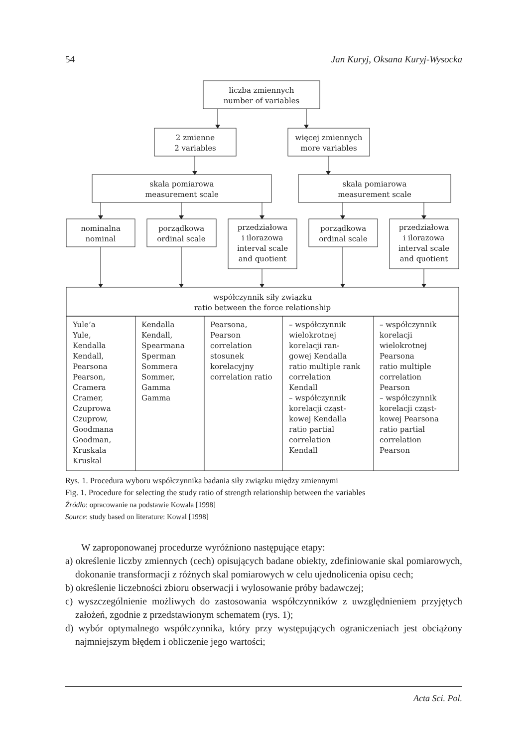54 Jan Kuryj, Oksana Kuryj-Wysocka
liczba zmiennych
number of variables
2 zmienne
2 variables
więcej zmiennych
more variables
skala pomiarowa
measurement scale
skala pomiarowa
measurement scale
nominalna
nominal
porządkowa
ordinal scale
przedziałowa
i ilorazowa
interval scale
and quotient
porządkowa
ordinal scale
przedziałowa
i ilorazowa
interval scale
and quotient
współczynnik siły związku
ratio between the force relationship
Yule’a Yule, Kendalla Kendall, Pearsona Pearson, Cramera Cramer, Czuprowa Czuprow, Goodmana Goodman, Kruskala Kruskal
Kendalla Kendall, Spearmana Sperman Sommera Sommer, Gamma Gamma
Pearsona, Pearson correlation stosunek korelacyjny correlation ratio
– współczynnik wielokrotnej korelacji ran- gowej Kendalla ratio multiple rank correlation Kendall – współczynnik korelacji cząst- kowej Kendalla ratio partial correlation Kendall
– współczynnik korelacji wielokrotnej Pearsona ratio multiple correlation Pearson – współczynnik korelacji cząst- kowej Pearsona ratio partial correlation Pearson
Rys. 1. Procedura wyboru współczynnika badania siły związku między zmiennymi
Fig. 1. Procedure for selecting the study ratio of strength relationship between the variables
Źródło: opracowanie na podstawie Kowala [1998]
Source: study based on literature: Kowal [1998]
W zaproponowanej procedurze wyróżniono następujące etapy:
a) określenie liczby zmiennych (cech) opisujących badane obiekty, zdefiniowanie skal pomiarowych, dokonanie transformacji z różnych skal pomiarowych w celu ujednolicenia opisu cech;
b) określenie liczebności zbioru obserwacji i wylosowanie próby badawczej;
c) wyszczególnienie możliwych do zastosowania współczynników z uwzględnieniem przyjętych założeń, zgodnie z przedstawionym schematem (rys. 1);
d) wybór optymalnego współczynnika, który przy występujących ograniczeniach jest obciążony najmniejszym błędem i obliczenie jego wartości;
Acta Sci. Pol.